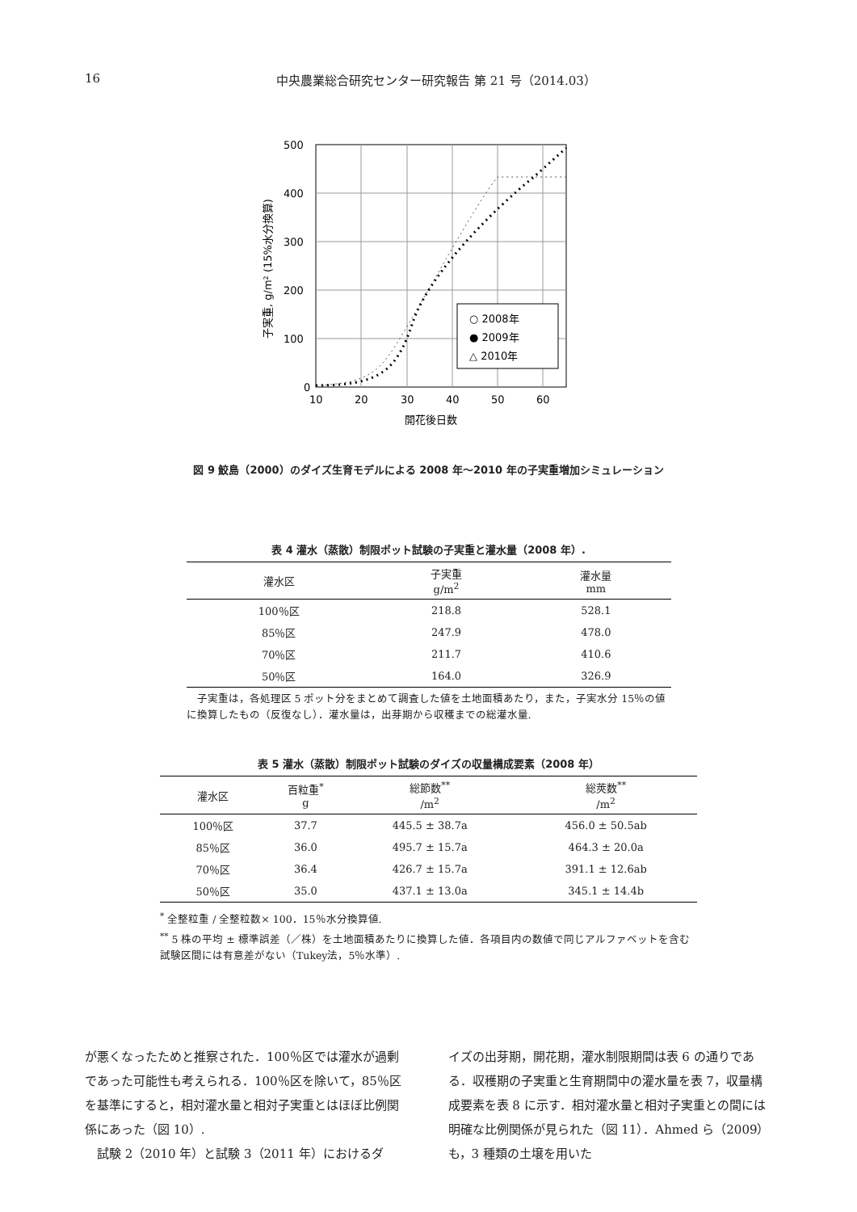16 中央農業総合研究センター研究報告 第 21 号（2014.03）
500
400
300
200
100
0
10
20
30
40
50
60
開花後日数
子実重, g/m² (15%水分換算)
○ 2008年
● 2009年
△ 2010年
図 9 鮫島（2000）のダイズ生育モデルによる 2008 年〜2010 年の子実重増加シミュレーション
表 4 灌水（蒸散）制限ポット試験の子実重と灌水量（2008 年）.
| 灌水区 | 子実重 g/m<sup>2</sup> | 灌水量 mm |
| --- | --- | --- |
| 100％区 | 218.8 | 528.1 |
| 85％区 | 247.9 | 478.0 |
| 70％区 | 211.7 | 410.6 |
| 50％区 | 164.0 | 326.9 |
　子実重は，各処理区 5 ポット分をまとめて調査した値を土地面積あたり，また，子実水分 15％の値に換算したもの（反復なし）．灌水量は，出芽期から収穫までの総灌水量.
表 5 灌水（蒸散）制限ポット試験のダイズの収量構成要素（2008 年）
| 灌水区 | 百粒重<sup>*</sup> g | 総節数<sup>**</sup> /m<sup>2</sup> | 総莢数<sup>**</sup> /m<sup>2</sup> |
| --- | --- | --- | --- |
| 100％区 | 37.7 | 445.5 ± 38.7a | 456.0 ± 50.5ab |
| 85％区 | 36.0 | 495.7 ± 15.7a | 464.3 ± 20.0a |
| 70％区 | 36.4 | 426.7 ± 15.7a | 391.1 ± 12.6ab |
| 50％区 | 35.0 | 437.1 ± 13.0a | 345.1 ± 14.4b |
<sup>*</sup> 全整粒重 / 全整粒数× 100．15％水分換算値.
<sup>**</sup> 5 株の平均 ± 標準誤差（／株）を土地面積あたりに換算した値．各項目内の数値で同じアルファベットを含む試験区間には有意差がない（Tukey法，5％水準）.
が悪くなったためと推察された．100％区では灌水が過剰であった可能性も考えられる．100％区を除いて，85％区を基準にすると，相対灌水量と相対子実重とはほぼ比例関係にあった（図 10）.
　試験 2（2010 年）と試験 3（2011 年）におけるダ
イズの出芽期，開花期，灌水制限期間は表 6 の通りである．収穫期の子実重と生育期間中の灌水量を表 7，収量構成要素を表 8 に示す．相対灌水量と相対子実重との間には明確な比例関係が見られた（図 11）．Ahmed ら（2009）も，3 種類の土壌を用いた